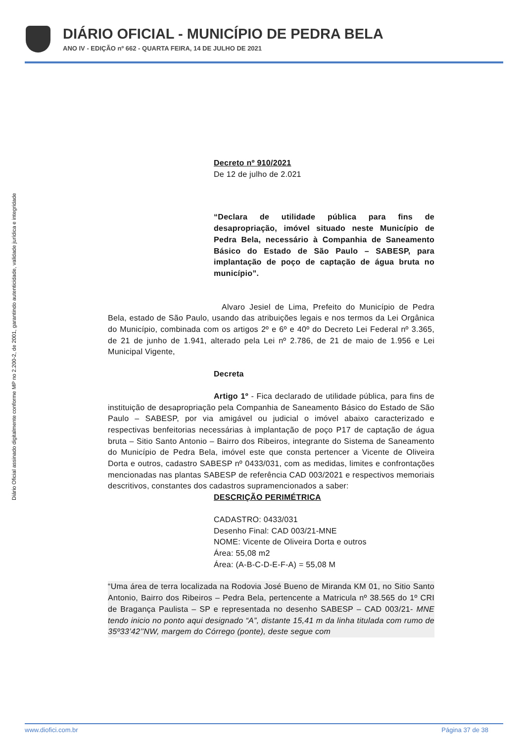DIÁRIO OFICIAL - MUNICÍPIO DE PEDRA BELA
ANO IV - EDIÇÃO nº 662 - QUARTA FEIRA, 14 DE JULHO DE 2021
Diário Oficial assinado digitalmente conforme MP no 2.200-2, de 2001, garantindo autenticidade, validade jurídica e integridade
Decreto nº 910/2021
De 12 de julho de 2.021
“Declara de utilidade pública para fins de desapropriação, imóvel situado neste Município de Pedra Bela, necessário à Companhia de Saneamento Básico do Estado de São Paulo – SABESP, para implantação de poço de captação de água bruta no município”.
Alvaro Jesiel de Lima, Prefeito do Município de Pedra Bela, estado de São Paulo, usando das atribuições legais e nos termos da Lei Orgânica do Município, combinada com os artigos 2º e 6º e 40º do Decreto Lei Federal nº 3.365, de 21 de junho de 1.941, alterado pela Lei nº 2.786, de 21 de maio de 1.956 e Lei Municipal Vigente,
Decreta
Artigo 1º - Fica declarado de utilidade pública, para fins de instituição de desapropriação pela Companhia de Saneamento Básico do Estado de São Paulo – SABESP, por via amigável ou judicial o imóvel abaixo caracterizado e respectivas benfeitorias necessárias à implantação de poço P17 de captação de água bruta – Sitio Santo Antonio – Bairro dos Ribeiros, integrante do Sistema de Saneamento do Município de Pedra Bela, imóvel este que consta pertencer a Vicente de Oliveira Dorta e outros, cadastro SABESP nº 0433/031, com as medidas, limites e confrontações mencionadas nas plantas SABESP de referência CAD 003/2021 e respectivos memoriais descritivos, constantes dos cadastros supramencionados a saber:
DESCRIÇÃO PERIMÉTRICA
CADASTRO: 0433/031
Desenho Final: CAD 003/21-MNE
NOME: Vicente de Oliveira Dorta e outros
Área: 55,08 m2
Área: (A-B-C-D-E-F-A) = 55,08 M
“Uma área de terra localizada na Rodovia José Bueno de Miranda KM 01, no Sitio Santo Antonio, Bairro dos Ribeiros – Pedra Bela, pertencente a Matricula nº 38.565 do 1º CRI de Bragança Paulista – SP e representada no desenho SABESP – CAD 003/21- MNE tendo inicio no ponto aqui designado “A”, distante 15,41 m da linha titulada com rumo de 35º33’42’’NW, margem do Córrego (ponte), deste segue com
www.diofici.com.br Página 37 de 38